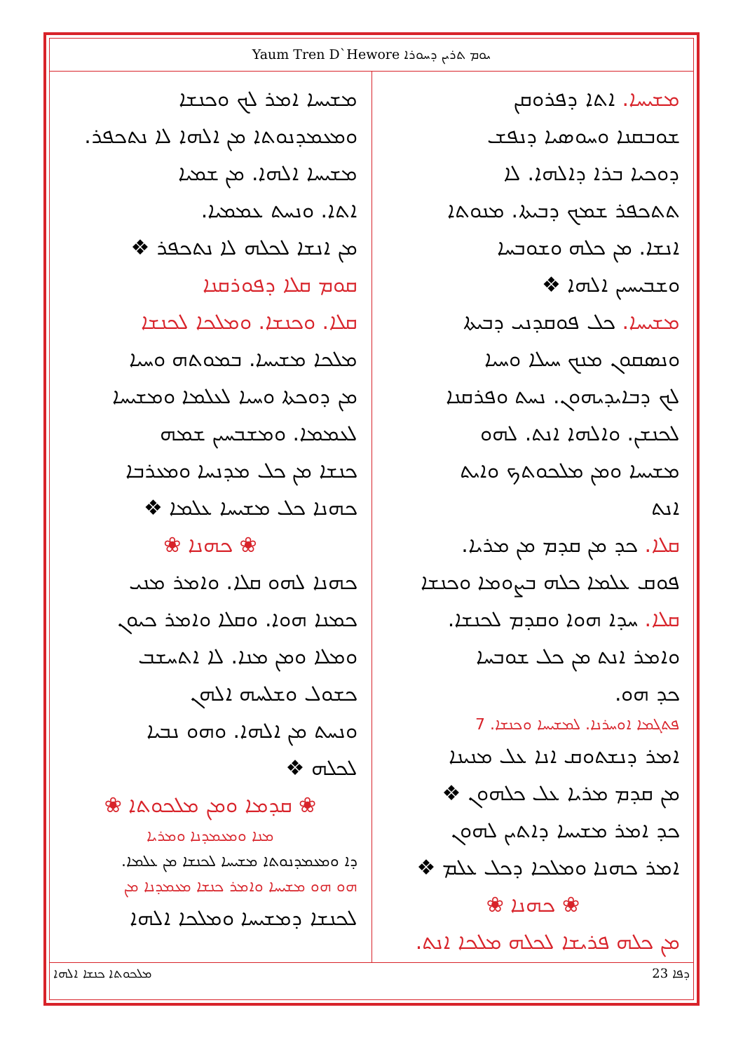Yaum Tren D`Hewore ܝܘܡ ܬܪܝܢ ܕܚܘܪܐ
ܡܫܝܚܐ. ܐܬܐ ܕܦܪܘܩܢ
ܫܘܒܩܢܐ ܘܚܘܣܝܐ ܕܢܦܫ
ܕܘܟܝܐ ܒܪܐ ܕܐܠܗܐ. ܠܐ
ܬܬܟܦܪ ܫܡܟ ܕܒܝܬܐ. ܡܢܘܬܐ
ܐܢܫܐ. ܡܢ ܟܠܗ ܘܫܘܒܚܐ
ܘܫܒܝܚܝܢ ܐܠܗܐ ❖
ܡܫܝܚܐ. ܟܠ ܦܘܩܕܢܝ ܕܒܝܬܐ
ܘܢܣܩܘܢ ܡܢܟ ܚܝܠܐ ܘܚܝܐ
ܠܟ ܕܒܐܝܕܝܗܘܢ. ܢܚܬ ܘܦܪܩܢܐ
ܠܟܢܫܢ. ܘܐܠܗܐ ܐܢܬ. ܠܗܘ
ܡܫܝܚܐ ܘܡܢ ܡܠܟܘܬܟ ܘܐܝܬ
ܐܢܬ
ܩܠܐ. ܟܕ ܡܢ ܩܕܡ ܡܢ ܡܪܝܐ.
ܦܘܩ ܥܠܡܐ ܟܠܗ ܒܨܘܡܐ ܘܟܢܫܐ
ܩܠܐ. ܚܕܐ ܗܘܐ ܘܩܕܡ ܠܟܢܫܐ.
ܘܐܡܪ ܐܢܬ ܡܢ ܟܠ ܫܘܒܚܐ
ܟܕ ܗܘ.
ܦܬܓܡܐ ܐܘܚܪܢܐ. ܠܡܫܝܚܐ ܘܟܢܫܐ. 7
ܐܡܪ ܕܢܫܬܘܩ ܐܢܐ ܥܠ ܡܢܝܢܐ
ܡܢ ܩܕܡ ܡܪܝܐ ܥܠ ܟܠܗܘܢ ❖
ܟܕ ܐܡܪ ܡܫܝܚܐ ܕܐܬܝܢ ܠܗܘܢ
ܐܡܪ ܟܗܢܐ ܘܡܠܟܐ ܕܟܠ ܥܠܡ ❖
❀ ܟܗܢܐ ❀
ܡܢ ܟܠܗ ܦܪܝܫܐ ܠܟܠܗ ܡܠܟܐ ܐܢܬ.
ܡܫܝܚܐ ܐܡܪ ܠܟ ܘܟܢܫܐ
ܘܡܥܡܕܢܘܬܐ ܡܢ ܐܠܗܐ ܠܐ ܢܬܟܦܪ.
ܡܫܝܚܐ ܐܠܗܐ. ܡܢ ܫܡܝܐ
ܐܬܐ. ܘܢܚܬ ܥܡܡܝܐ.
ܡܢ ܐܢܫܐ ܠܟܠܗ ܠܐ ܢܬܟܦܪ ❖
ܩܘܡ ܩܠܐ ܕܦܘܪܩܢܐ
ܩܠܐ. ܘܟܢܫܐ. ܘܡܠܟܐ ܠܟܢܫܐ
ܡܠܟܐ ܡܫܝܚܐ. ܒܡܘܬܗ ܘܚܝܐ
ܡܢ ܕܘܟܬܐ ܘܚܝܐ ܠܥܠܡܐ ܘܡܫܝܚܐ
ܠܥܡܡܐ. ܘܡܫܒܚܝܢ ܫܡܗ
ܟܢܫܐ ܡܢ ܟܠ ܡܕܢܚܐ ܘܡܥܪܒܐ
ܟܗܢܐ ܟܠ ܡܫܝܚܐ ܥܠܡܐ ❖
❀ ܟܗܢܐ ❀
ܟܗܢܐ ܠܗܘ ܩܠܐ. ܘܐܡܪ ܡܢܝ
ܟܡܢܐ ܗܘܐ. ܘܩܠܐ ܘܐܡܪ ܟܝܘܢ
ܘܡܠܐ ܘܡܢ ܡܢܐ. ܠܐ ܐܬܚܫܒ
ܟܫܘܠ ܘܫܠܚܗ ܐܠܗܢ
ܘܢܚܬ ܡܢ ܐܠܗܐ. ܘܗܘ ܢܒܝܐ
ܠܟܠܗ ❖
❀ ܩܕܡܐ ܘܡܢ ܡܠܟܘܬܐ ❀
ܡܢܐ ܘܡܥܡܕܢܐ ܘܡܪܝܐ
ܕܐ ܘܡܥܡܕܢܘܬܐ ܡܫܝܚܐ ܠܟܢܫܐ ܡܢ ܥܠܡܐ.
ܗܘ ܗܘ ܡܫܝܚܐ ܘܐܡܪ ܟܢܫܐ ܡܥܡܕܢܐ ܡܢ
ܠܟܢܫܐ ܕܡܫܝܚܐ ܘܡܠܟܐ ܐܠܗܐ
ܡܠܟܘܬܐ ܟܢܫܐ ܐܠܗܐ 23 ܕܦܐ